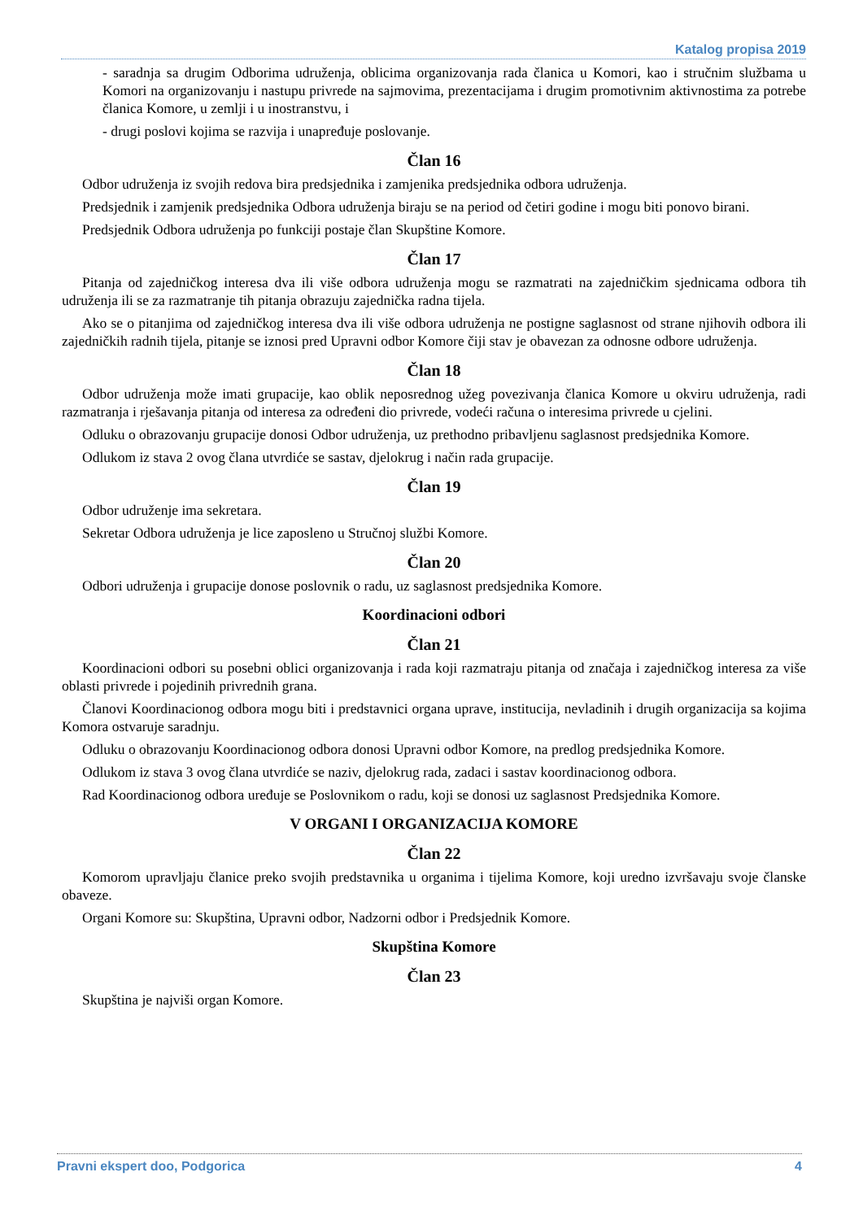Katalog propisa 2019
- saradnja sa drugim Odborima udruženja, oblicima organizovanja rada članica u Komori, kao i stručnim službama u Komori na organizovanju i nastupu privrede na sajmovima, prezentacijama i drugim promotivnim aktivnostima za potrebe članica Komore, u zemlji i u inostranstvu, i
- drugi poslovi kojima se razvija i unapređuje poslovanje.
Član 16
Odbor udruženja iz svojih redova bira predsjednika i zamjenika predsjednika odbora udruženja.
Predsjednik i zamjenik predsjednika Odbora udruženja biraju se na period od četiri godine i mogu biti ponovo birani.
Predsjednik Odbora udruženja po funkciji postaje član Skupštine Komore.
Član 17
Pitanja od zajedničkog interesa dva ili više odbora udruženja mogu se razmatrati na zajedničkim sjednicama odbora tih udruženja ili se za razmatranje tih pitanja obrazuju zajednička radna tijela.
Ako se o pitanjima od zajedničkog interesa dva ili više odbora udruženja ne postigne saglasnost od strane njihovih odbora ili zajedničkih radnih tijela, pitanje se iznosi pred Upravni odbor Komore čiji stav je obavezan za odnosne odbore udruženja.
Član 18
Odbor udruženja može imati grupacije, kao oblik neposrednog užeg povezivanja članica Komore u okviru udruženja, radi razmatranja i rješavanja pitanja od interesa za određeni dio privrede, vodeći računa o interesima privrede u cjelini.
Odluku o obrazovanju grupacije donosi Odbor udruženja, uz prethodno pribavljenu saglasnost predsjednika Komore.
Odlukom iz stava 2 ovog člana utvrdiće se sastav, djelokrug i način rada grupacije.
Član 19
Odbor udruženje ima sekretara.
Sekretar Odbora udruženja je lice zaposleno u Stručnoj službi Komore.
Član 20
Odbori udruženja i grupacije donose poslovnik o radu, uz saglasnost predsjednika Komore.
Koordinacioni odbori
Član 21
Koordinacioni odbori su posebni oblici organizovanja i rada koji razmatraju pitanja od značaja i zajedničkog interesa za više oblasti privrede i pojedinih privrednih grana.
Članovi Koordinacionog odbora mogu biti i predstavnici organa uprave, institucija, nevladinih i drugih organizacija sa kojima Komora ostvaruje saradnju.
Odluku o obrazovanju Koordinacionog odbora donosi Upravni odbor Komore, na predlog predsjednika Komore.
Odlukom iz stava 3 ovog člana utvrdiće se naziv, djelokrug rada, zadaci i sastav koordinacionog odbora.
Rad Koordinacionog odbora uređuje se Poslovnikom o radu, koji se donosi uz saglasnost Predsjednika Komore.
V ORGANI I ORGANIZACIJA KOMORE
Član 22
Komorom upravljaju članice preko svojih predstavnika u organima i tijelima Komore, koji uredno izvršavaju svoje članske obaveze.
Organi Komore su: Skupština, Upravni odbor, Nadzorni odbor i Predsjednik Komore.
Skupština Komore
Član 23
Skupština je najviši organ Komore.
Pravni ekspert doo, Podgorica 4